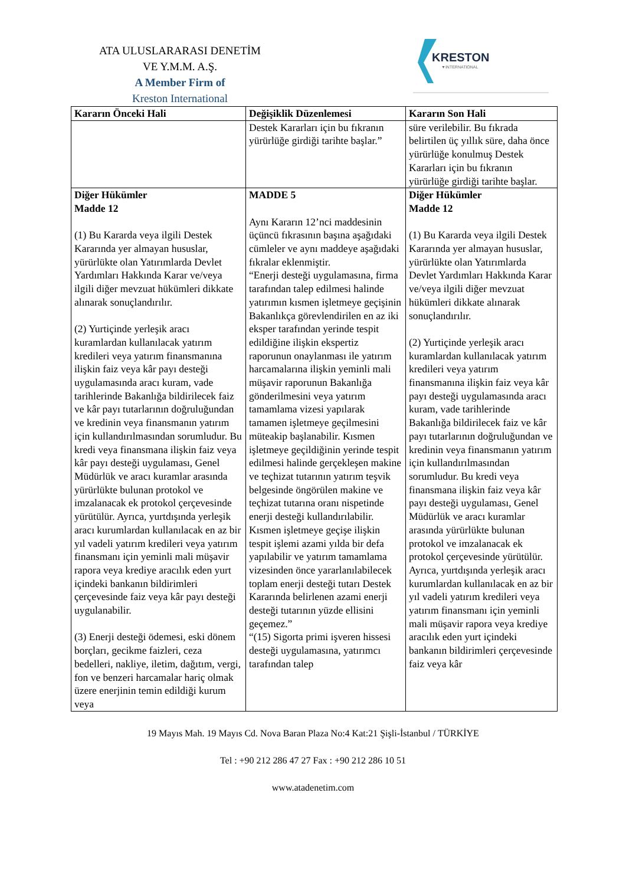ATA ULUSLARARASI DENETİM
VE Y.M.M. A.Ş.
A Member Firm of
Kreston International
KRESTON
▼INTERNATIONAL
| Kararın Önceki Hali | Değişiklik Düzenlemesi | Kararın Son Hali |
| --- | --- | --- |
| | Destek Kararları için bu fıkranın yürürlüğe girdiği tarihte başlar.” | süre verilebilir. Bu fıkrada belirtilen üç yıllık süre, daha önce yürürlüğe konulmuş Destek Kararları için bu fıkranın yürürlüğe girdiği tarihte başlar. |
| Diğer Hükümler Madde 12 (1) Bu Kararda veya ilgili Destek Kararında yer almayan hususlar, yürürlükte olan Yatırımlarda Devlet Yardımları Hakkında Karar ve/veya ilgili diğer mevzuat hükümleri dikkate alınarak sonuçlandırılır. (2) Yurtiçinde yerleşik aracı kuramlardan kullanılacak yatırım kredileri veya yatırım finansmanına ilişkin faiz veya kâr payı desteği uygulamasında aracı kuram, vade tarihlerinde Bakanlığa bildirilecek faiz ve kâr payı tutarlarının doğruluğundan ve kredinin veya finansmanın yatırım için kullandırılmasından sorumludur. Bu kredi veya finansmana ilişkin faiz veya kâr payı desteği uygulaması, Genel Müdürlük ve aracı kuramlar arasında yürürlükte bulunan protokol ve imzalanacak ek protokol çerçevesinde yürütülür. Ayrıca, yurtdışında yerleşik aracı kurumlardan kullanılacak en az bir yıl vadeli yatırım kredileri veya yatırım finansmanı için yeminli mali müşavir rapora veya krediye aracılık eden yurt içindeki bankanın bildirimleri çerçevesinde faiz veya kâr payı desteği uygulanabilir. (3) Enerji desteği ödemesi, eski dönem borçları, gecikme faizleri, ceza bedelleri, nakliye, iletim, dağıtım, vergi, fon ve benzeri harcamalar hariç olmak üzere enerjinin temin edildiği kurum veya | MADDE 5 Aynı Kararın 12’nci maddesinin üçüncü fıkrasının başına aşağıdaki cümleler ve aynı maddeye aşağıdaki fıkralar eklenmiştir. “Enerji desteği uygulamasına, firma tarafından talep edilmesi halinde yatırımın kısmen işletmeye geçişinin Bakanlıkça görevlendirilen en az iki eksper tarafından yerinde tespit edildiğine ilişkin ekspertiz raporunun onaylanması ile yatırım harcamalarına ilişkin yeminli mali müşavir raporunun Bakanlığa gönderilmesini veya yatırım tamamlama vizesi yapılarak tamamen işletmeye geçilmesini müteakip başlanabilir. Kısmen işletmeye geçildiğinin yerinde tespit edilmesi halinde gerçekleşen makine ve teçhizat tutarının yatırım teşvik belgesinde öngörülen makine ve teçhizat tutarına oranı nispetinde enerji desteği kullandırılabilir. Kısmen işletmeye geçişe ilişkin tespit işlemi azami yılda bir defa yapılabilir ve yatırım tamamlama vizesinden önce yararlanılabilecek toplam enerji desteği tutarı Destek Kararında belirlenen azami enerji desteği tutarının yüzde ellisini geçemez.” “(15) Sigorta primi işveren hissesi desteği uygulamasına, yatırımcı tarafından talep | Diğer Hükümler Madde 12 (1) Bu Kararda veya ilgili Destek Kararında yer almayan hususlar, yürürlükte olan Yatırımlarda Devlet Yardımları Hakkında Karar ve/veya ilgili diğer mevzuat hükümleri dikkate alınarak sonuçlandırılır. (2) Yurtiçinde yerleşik aracı kuramlardan kullanılacak yatırım kredileri veya yatırım finansmanına ilişkin faiz veya kâr payı desteği uygulamasında aracı kuram, vade tarihlerinde Bakanlığa bildirilecek faiz ve kâr payı tutarlarının doğruluğundan ve kredinin veya finansmanın yatırım için kullandırılmasından sorumludur. Bu kredi veya finansmana ilişkin faiz veya kâr payı desteği uygulaması, Genel Müdürlük ve aracı kuramlar arasında yürürlükte bulunan protokol ve imzalanacak ek protokol çerçevesinde yürütülür. Ayrıca, yurtdışında yerleşik aracı kurumlardan kullanılacak en az bir yıl vadeli yatırım kredileri veya yatırım finansmanı için yeminli mali müşavir rapora veya krediye aracılık eden yurt içindeki bankanın bildirimleri çerçevesinde faiz veya kâr |
19 Mayıs Mah. 19 Mayıs Cd. Nova Baran Plaza No:4 Kat:21 Şişli-İstanbul / TÜRKİYE
Tel : +90 212 286 47 27 Fax : +90 212 286 10 51
www.atadenetim.com